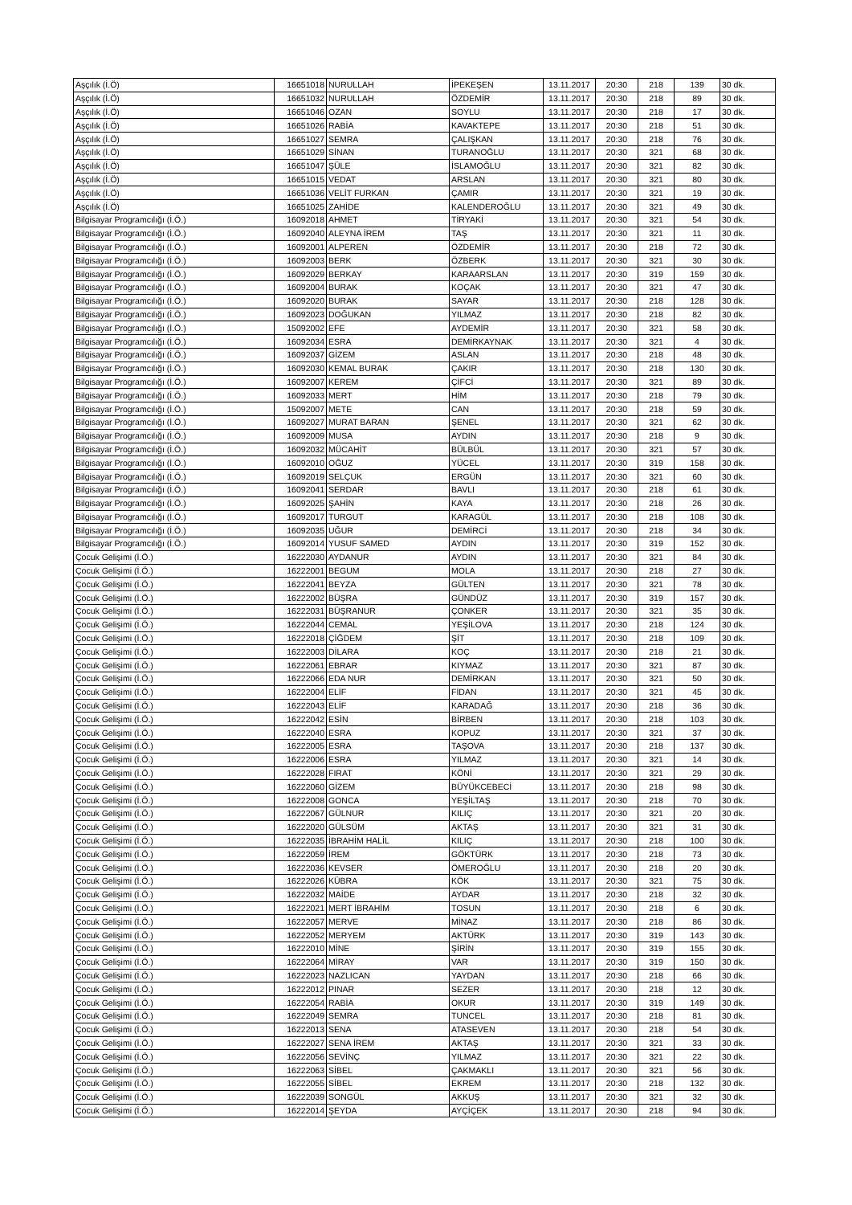| Aşçılık (İ.Ö) | 16651018 | NURULLAH | İPEKEŞEN | 13.11.2017 | 20:30 | 218 | 139 | 30 dk. |
| Aşçılık (İ.Ö) | 16651032 | NURULLAH | ÖZDEMİR | 13.11.2017 | 20:30 | 218 | 89 | 30 dk. |
| Aşçılık (İ.Ö) | 16651046 | OZAN | SOYLU | 13.11.2017 | 20:30 | 218 | 17 | 30 dk. |
| Aşçılık (İ.Ö) | 16651026 | RABİA | KAVAKTEPE | 13.11.2017 | 20:30 | 218 | 51 | 30 dk. |
| Aşçılık (İ.Ö) | 16651027 | SEMRA | ÇALIŞKAN | 13.11.2017 | 20:30 | 218 | 76 | 30 dk. |
| Aşçılık (İ.Ö) | 16651029 | SİNAN | TURANOĞLU | 13.11.2017 | 20:30 | 321 | 68 | 30 dk. |
| Aşçılık (İ.Ö) | 16651047 | ŞÜLE | İSLAMOĞLU | 13.11.2017 | 20:30 | 321 | 82 | 30 dk. |
| Aşçılık (İ.Ö) | 16651015 | VEDAT | ARSLAN | 13.11.2017 | 20:30 | 321 | 80 | 30 dk. |
| Aşçılık (İ.Ö) | 16651036 | VELİT FURKAN | ÇAMIR | 13.11.2017 | 20:30 | 321 | 19 | 30 dk. |
| Aşçılık (İ.Ö) | 16651025 | ZAHİDE | KALENDEROĞLU | 13.11.2017 | 20:30 | 321 | 49 | 30 dk. |
| Bilgisayar Programcılığı (İ.Ö.) | 16092018 | AHMET | TİRYAKİ | 13.11.2017 | 20:30 | 321 | 54 | 30 dk. |
| Bilgisayar Programcılığı (İ.Ö.) | 16092040 | ALEYNA İREM | TAŞ | 13.11.2017 | 20:30 | 321 | 11 | 30 dk. |
| Bilgisayar Programcılığı (İ.Ö.) | 16092001 | ALPEREN | ÖZDEMİR | 13.11.2017 | 20:30 | 218 | 72 | 30 dk. |
| Bilgisayar Programcılığı (İ.Ö.) | 16092003 | BERK | ÖZBERK | 13.11.2017 | 20:30 | 321 | 30 | 30 dk. |
| Bilgisayar Programcılığı (İ.Ö.) | 16092029 | BERKAY | KARAARSLAN | 13.11.2017 | 20:30 | 319 | 159 | 30 dk. |
| Bilgisayar Programcılığı (İ.Ö.) | 16092004 | BURAK | KOÇAK | 13.11.2017 | 20:30 | 321 | 47 | 30 dk. |
| Bilgisayar Programcılığı (İ.Ö.) | 16092020 | BURAK | SAYAR | 13.11.2017 | 20:30 | 218 | 128 | 30 dk. |
| Bilgisayar Programcılığı (İ.Ö.) | 16092023 | DOĞUKAN | YILMAZ | 13.11.2017 | 20:30 | 218 | 82 | 30 dk. |
| Bilgisayar Programcılığı (İ.Ö.) | 15092002 | EFE | AYDEMİR | 13.11.2017 | 20:30 | 321 | 58 | 30 dk. |
| Bilgisayar Programcılığı (İ.Ö.) | 16092034 | ESRA | DEMİRKAYNAK | 13.11.2017 | 20:30 | 321 | 4 | 30 dk. |
| Bilgisayar Programcılığı (İ.Ö.) | 16092037 | GİZEM | ASLAN | 13.11.2017 | 20:30 | 218 | 48 | 30 dk. |
| Bilgisayar Programcılığı (İ.Ö.) | 16092030 | KEMAL BURAK | ÇAKIR | 13.11.2017 | 20:30 | 218 | 130 | 30 dk. |
| Bilgisayar Programcılığı (İ.Ö.) | 16092007 | KEREM | ÇİFCİ | 13.11.2017 | 20:30 | 321 | 89 | 30 dk. |
| Bilgisayar Programcılığı (İ.Ö.) | 16092033 | MERT | HİM | 13.11.2017 | 20:30 | 218 | 79 | 30 dk. |
| Bilgisayar Programcılığı (İ.Ö.) | 15092007 | METE | CAN | 13.11.2017 | 20:30 | 218 | 59 | 30 dk. |
| Bilgisayar Programcılığı (İ.Ö.) | 16092027 | MURAT BARAN | ŞENEL | 13.11.2017 | 20:30 | 321 | 62 | 30 dk. |
| Bilgisayar Programcılığı (İ.Ö.) | 16092009 | MUSA | AYDIN | 13.11.2017 | 20:30 | 218 | 9 | 30 dk. |
| Bilgisayar Programcılığı (İ.Ö.) | 16092032 | MÜCAHİT | BÜLBÜL | 13.11.2017 | 20:30 | 321 | 57 | 30 dk. |
| Bilgisayar Programcılığı (İ.Ö.) | 16092010 | OĞUZ | YÜCEL | 13.11.2017 | 20:30 | 319 | 158 | 30 dk. |
| Bilgisayar Programcılığı (İ.Ö.) | 16092019 | SELÇUK | ERGÜN | 13.11.2017 | 20:30 | 321 | 60 | 30 dk. |
| Bilgisayar Programcılığı (İ.Ö.) | 16092041 | SERDAR | BAVLI | 13.11.2017 | 20:30 | 218 | 61 | 30 dk. |
| Bilgisayar Programcılığı (İ.Ö.) | 16092025 | ŞAHİN | KAYA | 13.11.2017 | 20:30 | 218 | 26 | 30 dk. |
| Bilgisayar Programcılığı (İ.Ö.) | 16092017 | TURGUT | KARAGÜL | 13.11.2017 | 20:30 | 218 | 108 | 30 dk. |
| Bilgisayar Programcılığı (İ.Ö.) | 16092035 | UĞUR | DEMİRCİ | 13.11.2017 | 20:30 | 218 | 34 | 30 dk. |
| Bilgisayar Programcılığı (İ.Ö.) | 16092014 | YUSUF SAMED | AYDIN | 13.11.2017 | 20:30 | 319 | 152 | 30 dk. |
| Çocuk Gelişimi (İ.Ö.) | 16222030 | AYDANUR | AYDIN | 13.11.2017 | 20:30 | 321 | 84 | 30 dk. |
| Çocuk Gelişimi (İ.Ö.) | 16222001 | BEGUM | MOLA | 13.11.2017 | 20:30 | 218 | 27 | 30 dk. |
| Çocuk Gelişimi (İ.Ö.) | 16222041 | BEYZA | GÜLTEN | 13.11.2017 | 20:30 | 321 | 78 | 30 dk. |
| Çocuk Gelişimi (İ.Ö.) | 16222002 | BÜŞRA | GÜNDÜZ | 13.11.2017 | 20:30 | 319 | 157 | 30 dk. |
| Çocuk Gelişimi (İ.Ö.) | 16222031 | BÜŞRANUR | ÇONKER | 13.11.2017 | 20:30 | 321 | 35 | 30 dk. |
| Çocuk Gelişimi (İ.Ö.) | 16222044 | CEMAL | YEŞİLOVA | 13.11.2017 | 20:30 | 218 | 124 | 30 dk. |
| Çocuk Gelişimi (İ.Ö.) | 16222018 | ÇİĞDEM | ŞİT | 13.11.2017 | 20:30 | 218 | 109 | 30 dk. |
| Çocuk Gelişimi (İ.Ö.) | 16222003 | DİLARA | KOÇ | 13.11.2017 | 20:30 | 218 | 21 | 30 dk. |
| Çocuk Gelişimi (İ.Ö.) | 16222061 | EBRAR | KIYMAZ | 13.11.2017 | 20:30 | 321 | 87 | 30 dk. |
| Çocuk Gelişimi (İ.Ö.) | 16222066 | EDA NUR | DEMİRKAN | 13.11.2017 | 20:30 | 321 | 50 | 30 dk. |
| Çocuk Gelişimi (İ.Ö.) | 16222004 | ELİF | FİDAN | 13.11.2017 | 20:30 | 321 | 45 | 30 dk. |
| Çocuk Gelişimi (İ.Ö.) | 16222043 | ELİF | KARADAĞ | 13.11.2017 | 20:30 | 218 | 36 | 30 dk. |
| Çocuk Gelişimi (İ.Ö.) | 16222042 | ESİN | BİRBEN | 13.11.2017 | 20:30 | 218 | 103 | 30 dk. |
| Çocuk Gelişimi (İ.Ö.) | 16222040 | ESRA | KOPUZ | 13.11.2017 | 20:30 | 321 | 37 | 30 dk. |
| Çocuk Gelişimi (İ.Ö.) | 16222005 | ESRA | TAŞOVA | 13.11.2017 | 20:30 | 218 | 137 | 30 dk. |
| Çocuk Gelişimi (İ.Ö.) | 16222006 | ESRA | YILMAZ | 13.11.2017 | 20:30 | 321 | 14 | 30 dk. |
| Çocuk Gelişimi (İ.Ö.) | 16222028 | FIRAT | KÖNİ | 13.11.2017 | 20:30 | 321 | 29 | 30 dk. |
| Çocuk Gelişimi (İ.Ö.) | 16222060 | GİZEM | BÜYÜKCEBECİ | 13.11.2017 | 20:30 | 218 | 98 | 30 dk. |
| Çocuk Gelişimi (İ.Ö.) | 16222008 | GONCA | YEŞİLTAŞ | 13.11.2017 | 20:30 | 218 | 70 | 30 dk. |
| Çocuk Gelişimi (İ.Ö.) | 16222067 | GÜLNUR | KILIÇ | 13.11.2017 | 20:30 | 321 | 20 | 30 dk. |
| Çocuk Gelişimi (İ.Ö.) | 16222020 | GÜLSÜM | AKTAŞ | 13.11.2017 | 20:30 | 321 | 31 | 30 dk. |
| Çocuk Gelişimi (İ.Ö.) | 16222035 | İBRAHİM HALİL | KILIÇ | 13.11.2017 | 20:30 | 218 | 100 | 30 dk. |
| Çocuk Gelişimi (İ.Ö.) | 16222059 | İREM | GÖKTÜRK | 13.11.2017 | 20:30 | 218 | 73 | 30 dk. |
| Çocuk Gelişimi (İ.Ö.) | 16222036 | KEVSER | ÖMEROĞLU | 13.11.2017 | 20:30 | 218 | 20 | 30 dk. |
| Çocuk Gelişimi (İ.Ö.) | 16222026 | KÜBRA | KÖK | 13.11.2017 | 20:30 | 321 | 75 | 30 dk. |
| Çocuk Gelişimi (İ.Ö.) | 16222032 | MAİDE | AYDAR | 13.11.2017 | 20:30 | 218 | 32 | 30 dk. |
| Çocuk Gelişimi (İ.Ö.) | 16222021 | MERT İBRAHİM | TOSUN | 13.11.2017 | 20:30 | 218 | 6 | 30 dk. |
| Çocuk Gelişimi (İ.Ö.) | 16222057 | MERVE | MİNAZ | 13.11.2017 | 20:30 | 218 | 86 | 30 dk. |
| Çocuk Gelişimi (İ.Ö.) | 16222052 | MERYEM | AKTÜRK | 13.11.2017 | 20:30 | 319 | 143 | 30 dk. |
| Çocuk Gelişimi (İ.Ö.) | 16222010 | MİNE | ŞİRİN | 13.11.2017 | 20:30 | 319 | 155 | 30 dk. |
| Çocuk Gelişimi (İ.Ö.) | 16222064 | MİRAY | VAR | 13.11.2017 | 20:30 | 319 | 150 | 30 dk. |
| Çocuk Gelişimi (İ.Ö.) | 16222023 | NAZLICAN | YAYDAN | 13.11.2017 | 20:30 | 218 | 66 | 30 dk. |
| Çocuk Gelişimi (İ.Ö.) | 16222012 | PINAR | SEZER | 13.11.2017 | 20:30 | 218 | 12 | 30 dk. |
| Çocuk Gelişimi (İ.Ö.) | 16222054 | RABİA | OKUR | 13.11.2017 | 20:30 | 319 | 149 | 30 dk. |
| Çocuk Gelişimi (İ.Ö.) | 16222049 | SEMRA | TUNCEL | 13.11.2017 | 20:30 | 218 | 81 | 30 dk. |
| Çocuk Gelişimi (İ.Ö.) | 16222013 | SENA | ATASEVEN | 13.11.2017 | 20:30 | 218 | 54 | 30 dk. |
| Çocuk Gelişimi (İ.Ö.) | 16222027 | SENA İREM | AKTAŞ | 13.11.2017 | 20:30 | 321 | 33 | 30 dk. |
| Çocuk Gelişimi (İ.Ö.) | 16222056 | SEVİNÇ | YILMAZ | 13.11.2017 | 20:30 | 321 | 22 | 30 dk. |
| Çocuk Gelişimi (İ.Ö.) | 16222063 | SİBEL | ÇAKMAKLI | 13.11.2017 | 20:30 | 321 | 56 | 30 dk. |
| Çocuk Gelişimi (İ.Ö.) | 16222055 | SİBEL | EKREM | 13.11.2017 | 20:30 | 218 | 132 | 30 dk. |
| Çocuk Gelişimi (İ.Ö.) | 16222039 | SONGÜL | AKKUŞ | 13.11.2017 | 20:30 | 321 | 32 | 30 dk. |
| Çocuk Gelişimi (İ.Ö.) | 16222014 | ŞEYDA | AYÇİÇEK | 13.11.2017 | 20:30 | 218 | 94 | 30 dk. |